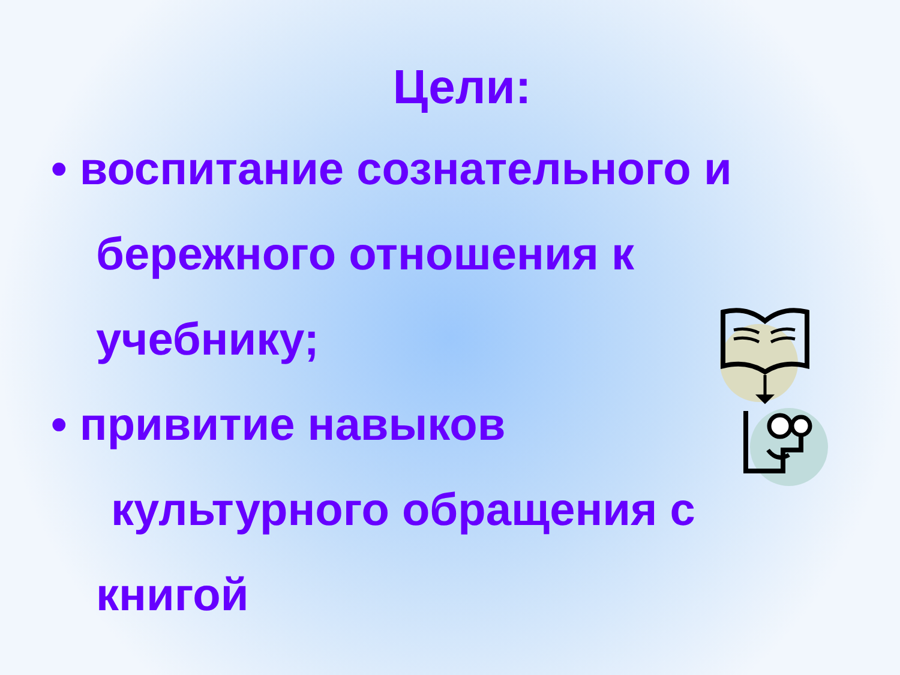Цели:
• воспитание сознательного и
бережного отношения к
учебнику;
• привитие навыков
культурного обращения с
книгой